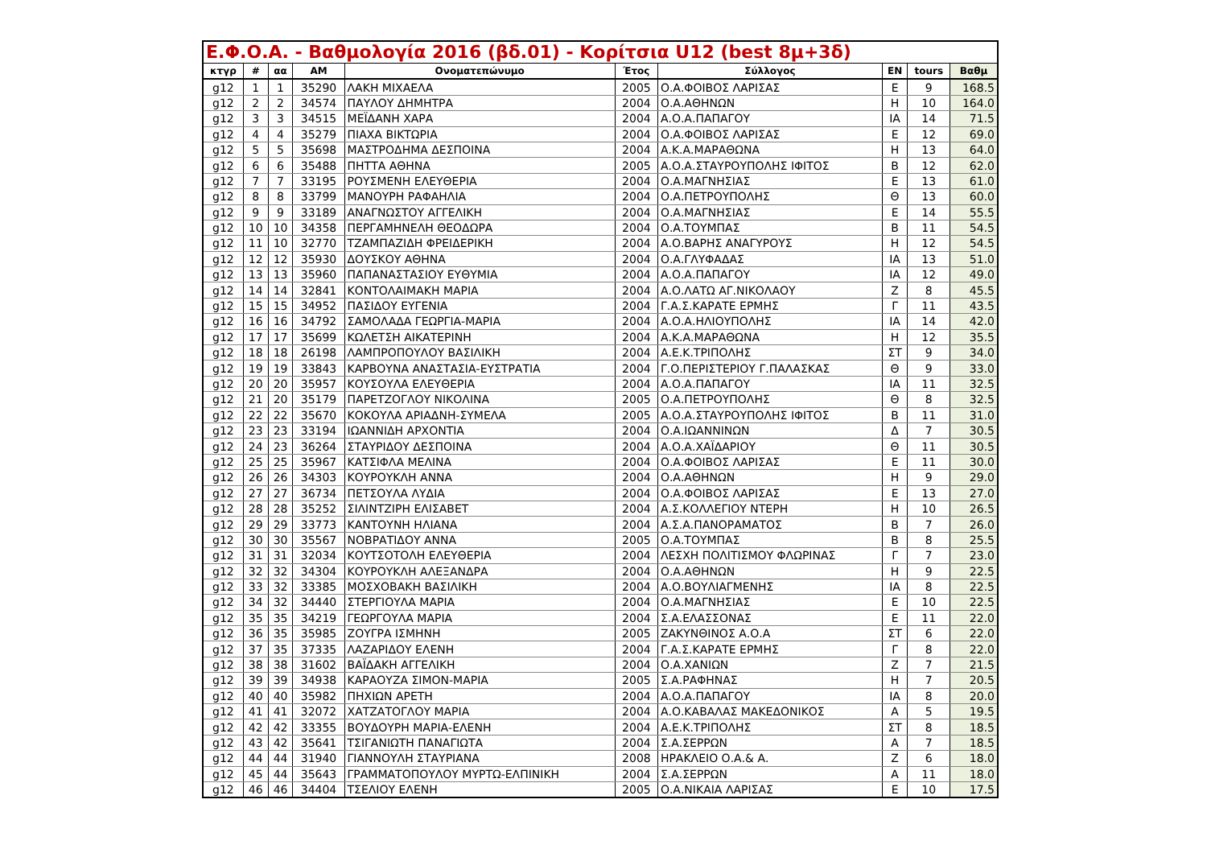| Ε.Φ.Ο.Α. - Βαθμολογία 2016 (βδ.01) - Κορίτσια U12 (best 8μ+3δ) | | | | | | | | | |
| --- | --- | --- | --- | --- | --- | --- | --- | --- | --- |
| κτγρ | # | αα | ΑΜ | Ονοματεπώνυμο | Έτος | Σύλλογος | ΕΝ | tours | Βαθμ |
| g12 | 1 | 1 | 35290 | ΛΑΚΗ ΜΙΧΑΕΛΑ | 2005 | Ο.Α.ΦΟΙΒΟΣ ΛΑΡΙΣΑΣ | Ε | 9 | 168.5 |
| g12 | 2 | 2 | 34574 | ΠΑΥΛΟΥ ΔΗΜΗΤΡΑ | 2004 | Ο.Α.ΑΘΗΝΩΝ | Η | 10 | 164.0 |
| g12 | 3 | 3 | 34515 | ΜΕΪΔΑΝΗ ΧΑΡΑ | 2004 | Α.Ο.Α.ΠΑΠΑΓΟΥ | ΙΑ | 14 | 71.5 |
| g12 | 4 | 4 | 35279 | ΠΙΑΧΑ ΒΙΚΤΩΡΙΑ | 2004 | Ο.Α.ΦΟΙΒΟΣ ΛΑΡΙΣΑΣ | Ε | 12 | 69.0 |
| g12 | 5 | 5 | 35698 | ΜΑΣΤΡΟΔΗΜΑ ΔΕΣΠΟΙΝΑ | 2004 | Α.Κ.Α.ΜΑΡΑΘΩΝΑ | Η | 13 | 64.0 |
| g12 | 6 | 6 | 35488 | ΠΗΤΤΑ ΑΘΗΝΑ | 2005 | Α.Ο.Α.ΣΤΑΥΡΟΥΠΟΛΗΣ ΙΦΙΤΟΣ | Β | 12 | 62.0 |
| g12 | 7 | 7 | 33195 | ΡΟΥΣΜΕΝΗ ΕΛΕΥΘΕΡΙΑ | 2004 | Ο.Α.ΜΑΓΝΗΣΙΑΣ | Ε | 13 | 61.0 |
| g12 | 8 | 8 | 33799 | ΜΑΝΟΥΡΗ ΡΑΦΑΗΛΙΑ | 2004 | Ο.Α.ΠΕΤΡΟΥΠΟΛΗΣ | Θ | 13 | 60.0 |
| g12 | 9 | 9 | 33189 | ΑΝΑΓΝΩΣΤΟΥ ΑΓΓΕΛΙΚΗ | 2004 | Ο.Α.ΜΑΓΝΗΣΙΑΣ | Ε | 14 | 55.5 |
| g12 | 10 | 10 | 34358 | ΠΕΡΓΑΜΗΝΕΛΗ ΘΕΟΔΩΡΑ | 2004 | Ο.Α.ΤΟΥΜΠΑΣ | Β | 11 | 54.5 |
| g12 | 11 | 10 | 32770 | ΤΖΑΜΠΑΖΙΔΗ ΦΡΕΙΔΕΡΙΚΗ | 2004 | Α.Ο.ΒΑΡΗΣ ΑΝΑΓΥΡΟΥΣ | Η | 12 | 54.5 |
| g12 | 12 | 12 | 35930 | ΔΟΥΣΚΟΥ ΑΘΗΝΑ | 2004 | Ο.Α.ΓΛΥΦΑΔΑΣ | ΙΑ | 13 | 51.0 |
| g12 | 13 | 13 | 35960 | ΠΑΠΑΝΑΣΤΑΣΙΟΥ ΕΥΘΥΜΙΑ | 2004 | Α.Ο.Α.ΠΑΠΑΓΟΥ | ΙΑ | 12 | 49.0 |
| g12 | 14 | 14 | 32841 | ΚΟΝΤΟΛΑΙΜΑΚΗ ΜΑΡΙΑ | 2004 | Α.Ο.ΛΑΤΩ ΑΓ.ΝΙΚΟΛΑΟΥ | Ζ | 8 | 45.5 |
| g12 | 15 | 15 | 34952 | ΠΑΣΙΔΟΥ ΕΥΓΕΝΙΑ | 2004 | Γ.Α.Σ.ΚΑΡΑΤΕ ΕΡΜΗΣ | Γ | 11 | 43.5 |
| g12 | 16 | 16 | 34792 | ΣΑΜΟΛΑΔΑ ΓΕΩΡΓΙΑ-ΜΑΡΙΑ | 2004 | Α.Ο.Α.ΗΛΙΟΥΠΟΛΗΣ | ΙΑ | 14 | 42.0 |
| g12 | 17 | 17 | 35699 | ΚΩΛΕΤΣΗ ΑΙΚΑΤΕΡΙΝΗ | 2004 | Α.Κ.Α.ΜΑΡΑΘΩΝΑ | Η | 12 | 35.5 |
| g12 | 18 | 18 | 26198 | ΛΑΜΠΡΟΠΟΥΛΟΥ ΒΑΣΙΛΙΚΗ | 2004 | Α.Ε.Κ.ΤΡΙΠΟΛΗΣ | ΣΤ | 9 | 34.0 |
| g12 | 19 | 19 | 33843 | ΚΑΡΒΟΥΝΑ ΑΝΑΣΤΑΣΙΑ-ΕΥΣΤΡΑΤΙΑ | 2004 | Γ.Ο.ΠΕΡΙΣΤΕΡΙΟΥ Γ.ΠΑΛΑΣΚΑΣ | Θ | 9 | 33.0 |
| g12 | 20 | 20 | 35957 | ΚΟΥΣΟΥΛΑ ΕΛΕΥΘΕΡΙΑ | 2004 | Α.Ο.Α.ΠΑΠΑΓΟΥ | ΙΑ | 11 | 32.5 |
| g12 | 21 | 20 | 35179 | ΠΑΡΕΤΖΟΓΛΟΥ ΝΙΚΟΛΙΝΑ | 2005 | Ο.Α.ΠΕΤΡΟΥΠΟΛΗΣ | Θ | 8 | 32.5 |
| g12 | 22 | 22 | 35670 | ΚΟΚΟΥΛΑ ΑΡΙΑΔΝΗ-ΣΥΜΕΛΑ | 2005 | Α.Ο.Α.ΣΤΑΥΡΟΥΠΟΛΗΣ ΙΦΙΤΟΣ | Β | 11 | 31.0 |
| g12 | 23 | 23 | 33194 | ΙΩΑΝΝΙΔΗ ΑΡΧΟΝΤΙΑ | 2004 | Ο.Α.ΙΩΑΝΝΙΝΩΝ | Δ | 7 | 30.5 |
| g12 | 24 | 23 | 36264 | ΣΤΑΥΡΙΔΟΥ ΔΕΣΠΟΙΝΑ | 2004 | Α.Ο.Α.ΧΑΪΔΑΡΙΟΥ | Θ | 11 | 30.5 |
| g12 | 25 | 25 | 35967 | ΚΑΤΣΙΦΛΑ ΜΕΛΙΝΑ | 2004 | Ο.Α.ΦΟΙΒΟΣ ΛΑΡΙΣΑΣ | Ε | 11 | 30.0 |
| g12 | 26 | 26 | 34303 | ΚΟΥΡΟΥΚΛΗ ΑΝΝΑ | 2004 | Ο.Α.ΑΘΗΝΩΝ | Η | 9 | 29.0 |
| g12 | 27 | 27 | 36734 | ΠΕΤΣΟΥΛΑ ΛΥΔΙΑ | 2004 | Ο.Α.ΦΟΙΒΟΣ ΛΑΡΙΣΑΣ | Ε | 13 | 27.0 |
| g12 | 28 | 28 | 35252 | ΣΙΛΙΝΤΖΙΡΗ ΕΛΙΣΑΒΕΤ | 2004 | Α.Σ.ΚΟΛΛΕΓΙΟΥ ΝΤΕΡΗ | Η | 10 | 26.5 |
| g12 | 29 | 29 | 33773 | ΚΑΝΤΟΥΝΗ ΗΛΙΑΝΑ | 2004 | Α.Σ.Α.ΠΑΝΟΡΑΜΑΤΟΣ | Β | 7 | 26.0 |
| g12 | 30 | 30 | 35567 | ΝΟΒΡΑΤΙΔΟΥ ΑΝΝΑ | 2005 | Ο.Α.ΤΟΥΜΠΑΣ | Β | 8 | 25.5 |
| g12 | 31 | 31 | 32034 | ΚΟΥΤΣΟΤΟΛΗ ΕΛΕΥΘΕΡΙΑ | 2004 | ΛΕΣΧΗ ΠΟΛΙΤΙΣΜΟΥ ΦΛΩΡΙΝΑΣ | Γ | 7 | 23.0 |
| g12 | 32 | 32 | 34304 | ΚΟΥΡΟΥΚΛΗ ΑΛΕΞΑΝΔΡΑ | 2004 | Ο.Α.ΑΘΗΝΩΝ | Η | 9 | 22.5 |
| g12 | 33 | 32 | 33385 | ΜΟΣΧΟΒΑΚΗ ΒΑΣΙΛΙΚΗ | 2004 | Α.Ο.ΒΟΥΛΙΑΓΜΕΝΗΣ | ΙΑ | 8 | 22.5 |
| g12 | 34 | 32 | 34440 | ΣΤΕΡΓΙΟΥΛΑ ΜΑΡΙΑ | 2004 | Ο.Α.ΜΑΓΝΗΣΙΑΣ | Ε | 10 | 22.5 |
| g12 | 35 | 35 | 34219 | ΓΕΩΡΓΟΥΛΑ ΜΑΡΙΑ | 2004 | Σ.Α.ΕΛΑΣΣΟΝΑΣ | Ε | 11 | 22.0 |
| g12 | 36 | 35 | 35985 | ΖΟΥΓΡΑ ΙΣΜΗΝΗ | 2005 | ΖΑΚΥΝΘΙΝΟΣ Α.Ο.Α | ΣΤ | 6 | 22.0 |
| g12 | 37 | 35 | 37335 | ΛΑΖΑΡΙΔΟΥ ΕΛΕΝΗ | 2004 | Γ.Α.Σ.ΚΑΡΑΤΕ ΕΡΜΗΣ | Γ | 8 | 22.0 |
| g12 | 38 | 38 | 31602 | ΒΑΪΔΑΚΗ ΑΓΓΕΛΙΚΗ | 2004 | Ο.Α.ΧΑΝΙΩΝ | Ζ | 7 | 21.5 |
| g12 | 39 | 39 | 34938 | ΚΑΡΑΟΥΖΑ ΣΙΜΟΝ-ΜΑΡΙΑ | 2005 | Σ.Α.ΡΑΦΗΝΑΣ | Η | 7 | 20.5 |
| g12 | 40 | 40 | 35982 | ΠΗΧΙΩΝ ΑΡΕΤΗ | 2004 | Α.Ο.Α.ΠΑΠΑΓΟΥ | ΙΑ | 8 | 20.0 |
| g12 | 41 | 41 | 32072 | ΧΑΤΖΑΤΟΓΛΟΥ ΜΑΡΙΑ | 2004 | Α.Ο.ΚΑΒΑΛΑΣ ΜΑΚΕΔΟΝΙΚΟΣ | Α | 5 | 19.5 |
| g12 | 42 | 42 | 33355 | ΒΟΥΔΟΥΡΗ ΜΑΡΙΑ-ΕΛΕΝΗ | 2004 | Α.Ε.Κ.ΤΡΙΠΟΛΗΣ | ΣΤ | 8 | 18.5 |
| g12 | 43 | 42 | 35641 | ΤΣΙΓΑΝΙΩΤΗ ΠΑΝΑΓΙΩΤΑ | 2004 | Σ.Α.ΣΕΡΡΩΝ | Α | 7 | 18.5 |
| g12 | 44 | 44 | 31940 | ΓΙΑΝΝΟΥΛΗ ΣΤΑΥΡΙΑΝΑ | 2008 | ΗΡΑΚΛΕΙΟ Ο.Α.& Α. | Ζ | 6 | 18.0 |
| g12 | 45 | 44 | 35643 | ΓΡΑΜΜΑΤΟΠΟΥΛΟΥ ΜΥΡΤΩ-ΕΛΠΙΝΙΚΗ | 2004 | Σ.Α.ΣΕΡΡΩΝ | Α | 11 | 18.0 |
| g12 | 46 | 46 | 34404 | ΤΣΕΛΙΟΥ ΕΛΕΝΗ | 2005 | Ο.Α.ΝΙΚΑΙΑ ΛΑΡΙΣΑΣ | Ε | 10 | 17.5 |